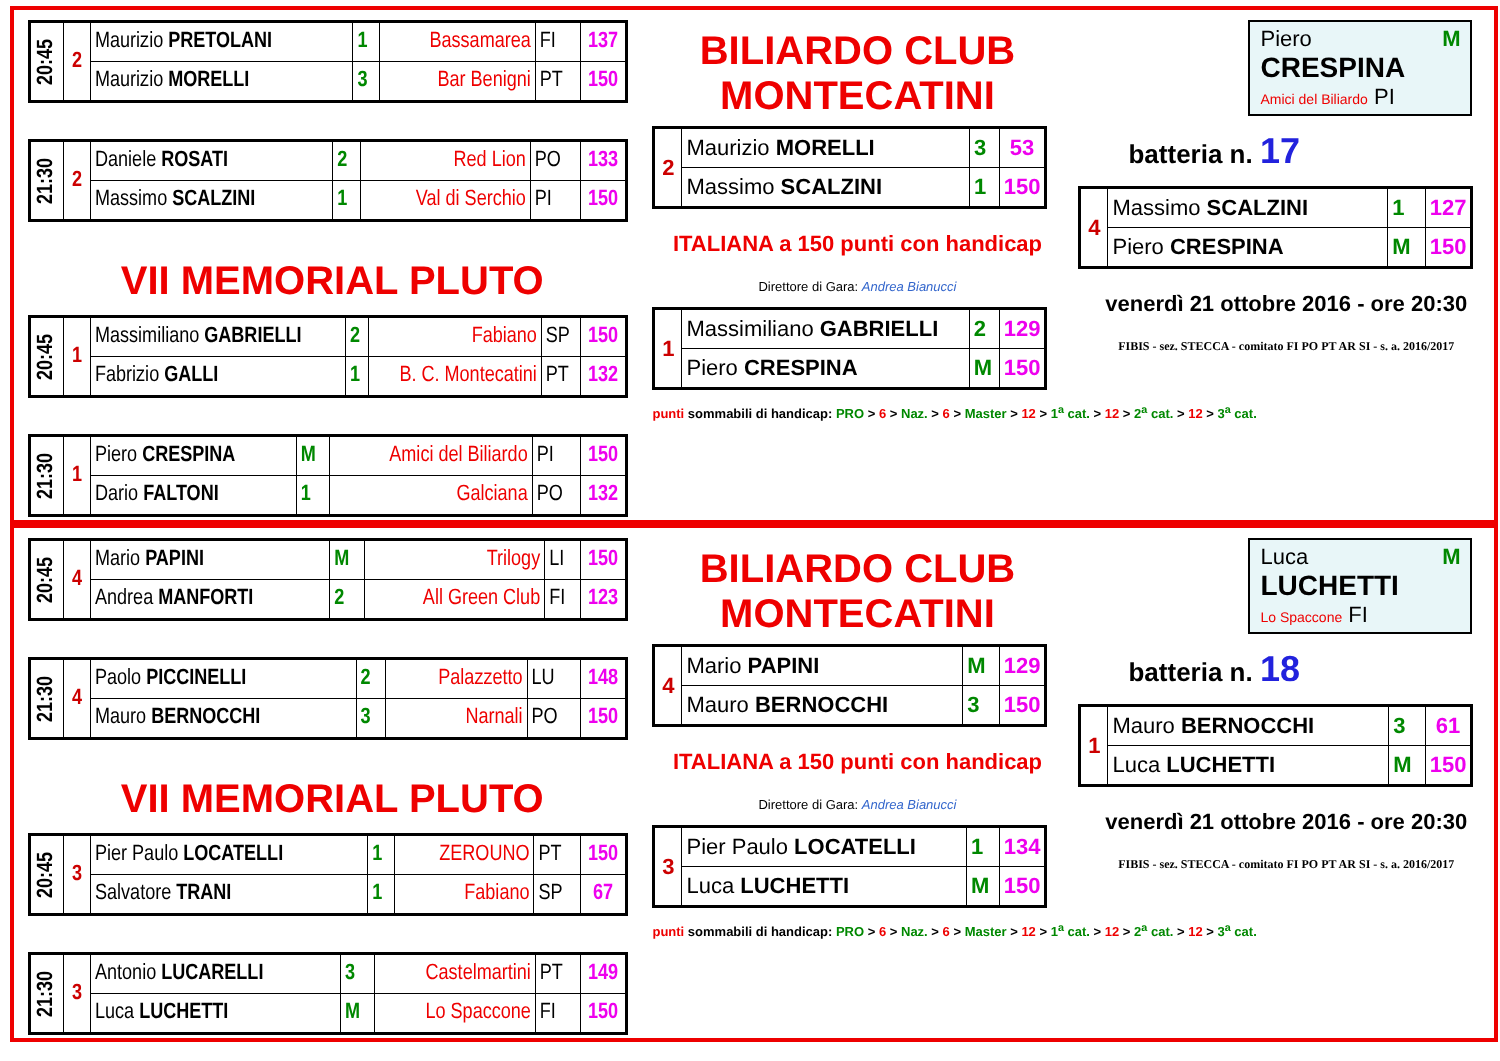| 20:45 | 2 | Maurizio PRETOLANI | 1 | Bassamarea | FI | 137 |
| | | Maurizio MORELLI | 3 | Bar Benigni | PT | 150 |
| 21:30 | 2 | Daniele ROSATI | 2 | Red Lion | PO | 133 |
| | | Massimo SCALZINI | 1 | Val di Serchio | PI | 150 |
VII MEMORIAL PLUTO
| 20:45 | 1 | Massimiliano GABRIELLI | 2 | Fabiano | SP | 150 |
| | | Fabrizio GALLI | 1 | B. C. Montecatini | PT | 132 |
| 21:30 | 1 | Piero CRESPINA | M | Amici del Biliardo | PI | 150 |
| | | Dario FALTONI | 1 | Galciana | PO | 132 |
BILIARDO CLUB MONTECATINI
| 2 | Maurizio MORELLI | 3 | 53 |
| | Massimo SCALZINI | 1 | 150 |
ITALIANA a 150 punti con handicap
Direttore di Gara: Andrea Bianucci
| 1 | Massimiliano GABRIELLI | 2 | 129 |
| | Piero CRESPINA | M | 150 |
punti sommabili di handicap: PRO > 6 > Naz. > 6 > Master > 12 > 1<sup>a</sup> cat. > 12 > 2<sup>a</sup> cat. > 12 > 3<sup>a</sup> cat.
Piero M
CRESPINA
Amici del Biliardo PI
batteria n. 17
| 4 | Massimo SCALZINI | 1 | 127 |
| | Piero CRESPINA | M | 150 |
venerdì 21 ottobre 2016 - ore 20:30
FIBIS - sez. STECCA - comitato FI PO PT AR SI - s. a. 2016/2017
| 20:45 | 4 | Mario PAPINI | M | Trilogy | LI | 150 |
| | | Andrea MANFORTI | 2 | All Green Club | FI | 123 |
| 21:30 | 4 | Paolo PICCINELLI | 2 | Palazzetto | LU | 148 |
| | | Mauro BERNOCCHI | 3 | Narnali | PO | 150 |
VII MEMORIAL PLUTO
| 20:45 | 3 | Pier Paulo LOCATELLI | 1 | ZEROUNO | PT | 150 |
| | | Salvatore TRANI | 1 | Fabiano | SP | 67 |
| 21:30 | 3 | Antonio LUCARELLI | 3 | Castelmartini | PT | 149 |
| | | Luca LUCHETTI | M | Lo Spaccone | FI | 150 |
BILIARDO CLUB MONTECATINI
| 4 | Mario PAPINI | M | 129 |
| | Mauro BERNOCCHI | 3 | 150 |
ITALIANA a 150 punti con handicap
Direttore di Gara: Andrea Bianucci
| 3 | Pier Paulo LOCATELLI | 1 | 134 |
| | Luca LUCHETTI | M | 150 |
punti sommabili di handicap: PRO > 6 > Naz. > 6 > Master > 12 > 1<sup>a</sup> cat. > 12 > 2<sup>a</sup> cat. > 12 > 3<sup>a</sup> cat.
Luca M
LUCHETTI
Lo Spaccone FI
batteria n. 18
| 1 | Mauro BERNOCCHI | 3 | 61 |
| | Luca LUCHETTI | M | 150 |
venerdì 21 ottobre 2016 - ore 20:30
FIBIS - sez. STECCA - comitato FI PO PT AR SI - s. a. 2016/2017